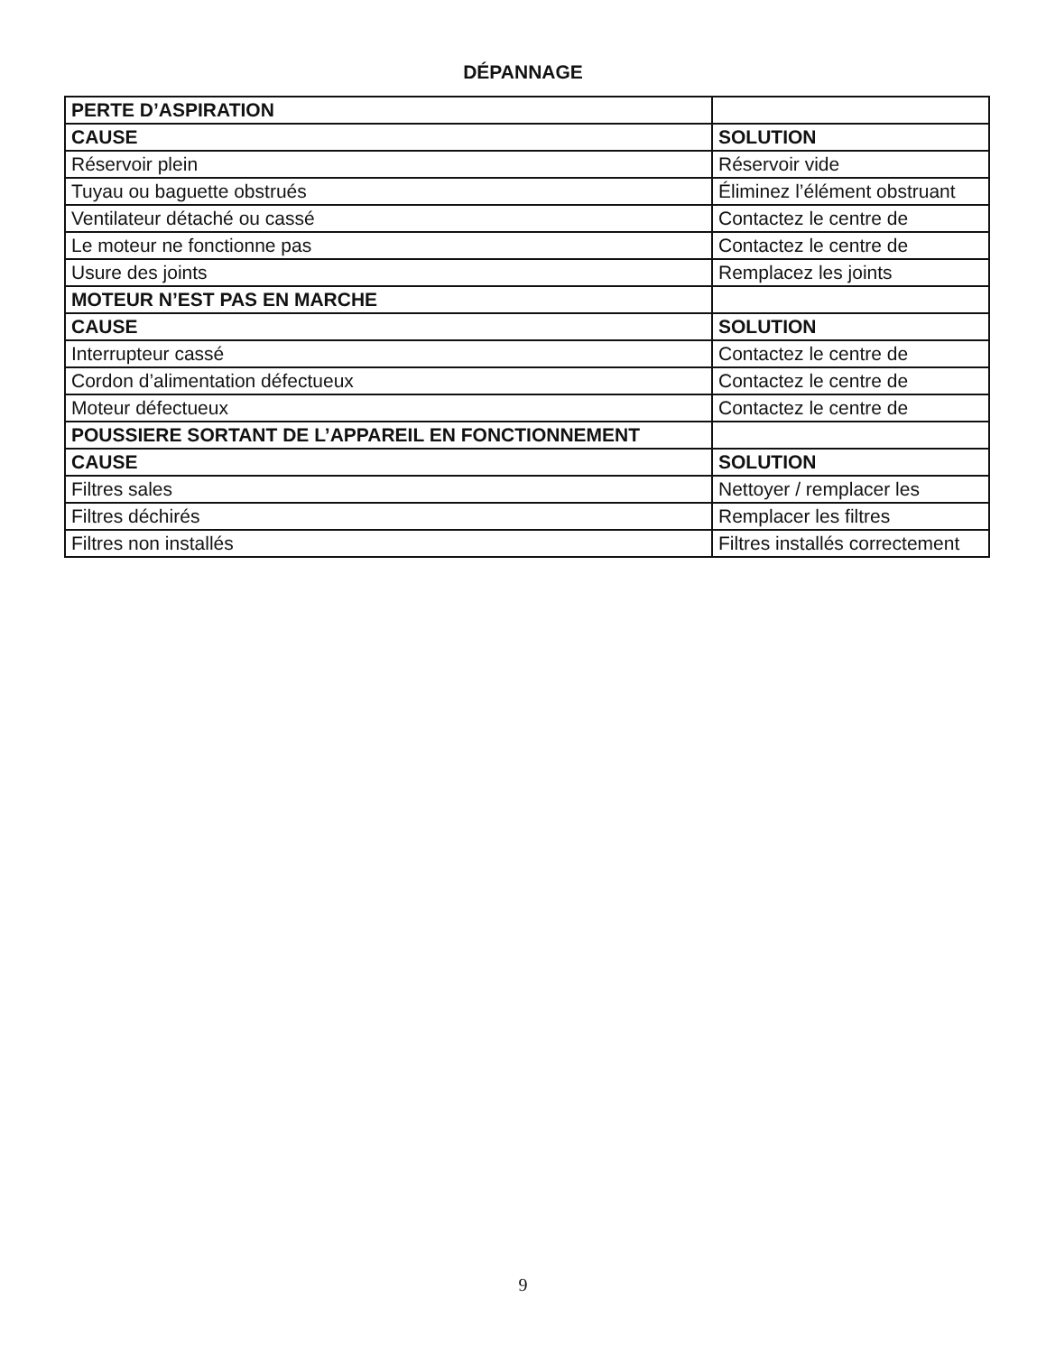DÉPANNAGE
| PERTE D’ASPIRATION | |
| CAUSE | SOLUTION |
| Réservoir plein | Réservoir vide |
| Tuyau ou baguette obstrués | Éliminez l’élément obstruant |
| Ventilateur détaché ou cassé | Contactez le centre de |
| Le moteur ne fonctionne pas | Contactez le centre de |
| Usure des joints | Remplacez les joints |
| MOTEUR N’EST PAS EN MARCHE | |
| CAUSE | SOLUTION |
| Interrupteur cassé | Contactez le centre de |
| Cordon d’alimentation défectueux | Contactez le centre de |
| Moteur défectueux | Contactez le centre de |
| POUSSIERE SORTANT DE L’APPAREIL EN FONCTIONNEMENT | |
| CAUSE | SOLUTION |
| Filtres sales | Nettoyer / remplacer les |
| Filtres déchirés | Remplacer les filtres |
| Filtres non installés | Filtres installés correctement |
9